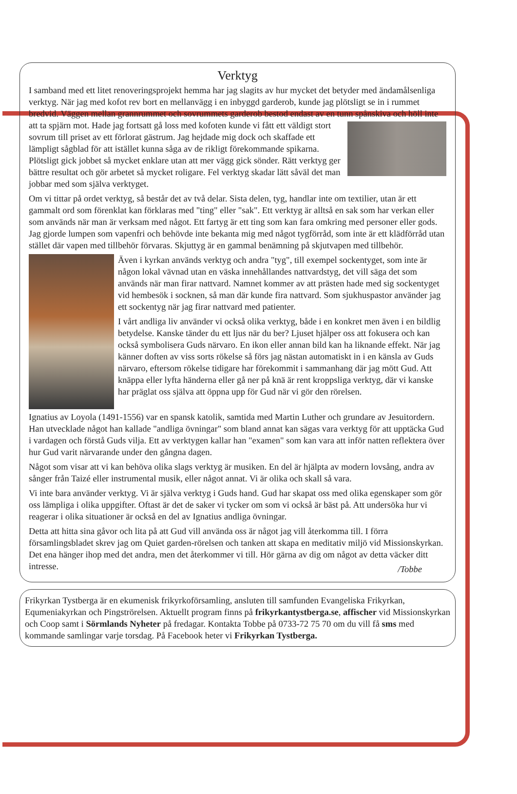Verktyg
I samband med ett litet renoveringsprojekt hemma har jag slagits av hur mycket det betyder med ändamålsenliga verktyg. När jag med kofot rev bort en mellanvägg i en inbyggd garderob, kunde jag plötsligt se in i rummet bredvid. Väggen mellan grannrummet och sovrummets garderob bestod endast av en tunn spånskiva och höll inte att ta spjärn mot. Hade jag fortsatt gå loss med kofoten kunde vi fått ett väldigt stort sovrum till priset av ett förlorat gästrum. Jag hejdade mig dock och skaffade ett lämpligt sågblad för att istället kunna såga av de rikligt förekommande spikarna. Plötsligt gick jobbet så mycket enklare utan att mer vägg gick sönder. Rätt verktyg ger bättre resultat och gör arbetet så mycket roligare. Fel verktyg skadar lätt såväl det man jobbar med som själva verktyget.
Om vi tittar på ordet verktyg, så består det av två delar. Sista delen, tyg, handlar inte om textilier, utan är ett gammalt ord som förenklat kan förklaras med "ting" eller "sak". Ett verktyg är alltså en sak som har verkan eller som används när man är verksam med något. Ett fartyg är ett ting som kan fara omkring med personer eller gods. Jag gjorde lumpen som vapenfri och behövde inte bekanta mig med något tygförråd, som inte är ett klädförråd utan stället där vapen med tillbehör förvaras. Skjuttyg är en gammal benämning på skjutvapen med tillbehör.
Även i kyrkan används verktyg och andra "tyg", till exempel sockentyget, som inte är någon lokal vävnad utan en väska innehållandes nattvardstyg, det vill säga det som används när man firar nattvard. Namnet kommer av att prästen hade med sig sockentyget vid hembesök i socknen, så man där kunde fira nattvard. Som sjukhuspastor använder jag ett sockentyg när jag firar nattvard med patienter.
I vårt andliga liv använder vi också olika verktyg, både i en konkret men även i en bildlig betydelse. Kanske tänder du ett ljus när du ber? Ljuset hjälper oss att fokusera och kan också symbolisera Guds närvaro. En ikon eller annan bild kan ha liknande effekt. När jag känner doften av viss sorts rökelse så förs jag nästan automatiskt in i en känsla av Guds närvaro, eftersom rökelse tidigare har förekommit i sammanhang där jag mött Gud. Att knäppa eller lyfta händerna eller gå ner på knä är rent kroppsliga verktyg, där vi kanske har präglat oss själva att öppna upp för Gud när vi gör den rörelsen.
Ignatius av Loyola (1491-1556) var en spansk katolik, samtida med Martin Luther och grundare av Jesuitordern. Han utvecklade något han kallade "andliga övningar" som bland annat kan sägas vara verktyg för att upptäcka Gud i vardagen och förstå Guds vilja. Ett av verktygen kallar han "examen" som kan vara att inför natten reflektera över hur Gud varit närvarande under den gångna dagen.
Något som visar att vi kan behöva olika slags verktyg är musiken. En del är hjälpta av modern lovsång, andra av sånger från Taizé eller instrumental musik, eller något annat. Vi är olika och skall så vara.
Vi inte bara använder verktyg. Vi är själva verktyg i Guds hand. Gud har skapat oss med olika egenskaper som gör oss lämpliga i olika uppgifter. Oftast är det de saker vi tycker om som vi också är bäst på. Att undersöka hur vi reagerar i olika situationer är också en del av Ignatius andliga övningar.
Detta att hitta sina gåvor och lita på att Gud vill använda oss är något jag vill återkomma till. I förra församlingsbladet skrev jag om Quiet garden-rörelsen och tanken att skapa en meditativ miljö vid Missionskyrkan. Det ena hänger ihop med det andra, men det återkommer vi till. Hör gärna av dig om något av detta väcker ditt intresse.
/Tobbe
Frikyrkan Tystberga är en ekumenisk frikyrkoförsamling, ansluten till samfunden Evangeliska Frikyrkan, Equmeniakyrkan och Pingströrelsen. Aktuellt program finns på frikyrkantystberga.se, affischer vid Missionskyrkan och Coop samt i Sörmlands Nyheter på fredagar. Kontakta Tobbe på 0733-72 75 70 om du vill få sms med kommande samlingar varje torsdag. På Facebook heter vi Frikyrkan Tystberga.